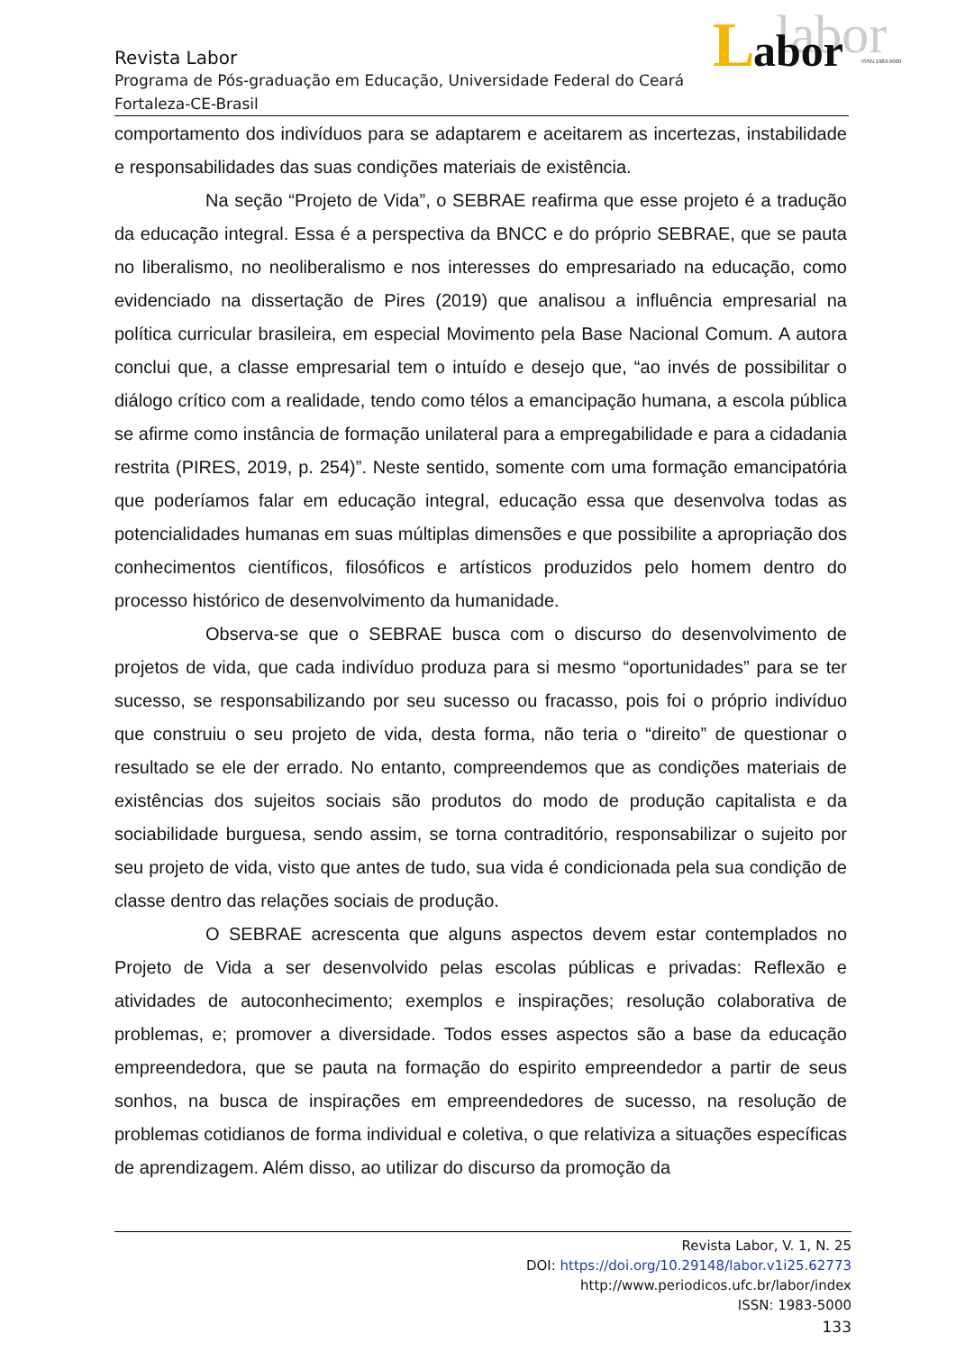labor
L
abor
ISSN 1983-5000
Revista Labor
Programa de Pós-graduação em Educação, Universidade Federal do Ceará
Fortaleza-CE-Brasil
comportamento dos indivíduos para se adaptarem e aceitarem as incertezas, instabilidade e responsabilidades das suas condições materiais de existência.
Na seção “Projeto de Vida”, o SEBRAE reafirma que esse projeto é a tradução da educação integral. Essa é a perspectiva da BNCC e do próprio SEBRAE, que se pauta no liberalismo, no neoliberalismo e nos interesses do empresariado na educação, como evidenciado na dissertação de Pires (2019) que analisou a influência empresarial na política curricular brasileira, em especial Movimento pela Base Nacional Comum. A autora conclui que, a classe empresarial tem o intuído e desejo que, “ao invés de possibilitar o diálogo crítico com a realidade, tendo como télos a emancipação humana, a escola pública se afirme como instância de formação unilateral para a empregabilidade e para a cidadania restrita (PIRES, 2019, p. 254)”. Neste sentido, somente com uma formação emancipatória que poderíamos falar em educação integral, educação essa que desenvolva todas as potencialidades humanas em suas múltiplas dimensões e que possibilite a apropriação dos conhecimentos científicos, filosóficos e artísticos produzidos pelo homem dentro do processo histórico de desenvolvimento da humanidade.
Observa-se que o SEBRAE busca com o discurso do desenvolvimento de projetos de vida, que cada indivíduo produza para si mesmo “oportunidades” para se ter sucesso, se responsabilizando por seu sucesso ou fracasso, pois foi o próprio indivíduo que construiu o seu projeto de vida, desta forma, não teria o “direito” de questionar o resultado se ele der errado. No entanto, compreendemos que as condições materiais de existências dos sujeitos sociais são produtos do modo de produção capitalista e da sociabilidade burguesa, sendo assim, se torna contraditório, responsabilizar o sujeito por seu projeto de vida, visto que antes de tudo, sua vida é condicionada pela sua condição de classe dentro das relações sociais de produção.
O SEBRAE acrescenta que alguns aspectos devem estar contemplados no Projeto de Vida a ser desenvolvido pelas escolas públicas e privadas: Reflexão e atividades de autoconhecimento; exemplos e inspirações; resolução colaborativa de problemas, e; promover a diversidade. Todos esses aspectos são a base da educação empreendedora, que se pauta na formação do espirito empreendedor a partir de seus sonhos, na busca de inspirações em empreendedores de sucesso, na resolução de problemas cotidianos de forma individual e coletiva, o que relativiza a situações específicas de aprendizagem. Além disso, ao utilizar do discurso da promoção da
Revista Labor, V. 1, N. 25
DOI: https://doi.org/10.29148/labor.v1i25.62773
http://www.periodicos.ufc.br/labor/index
ISSN: 1983-5000
133